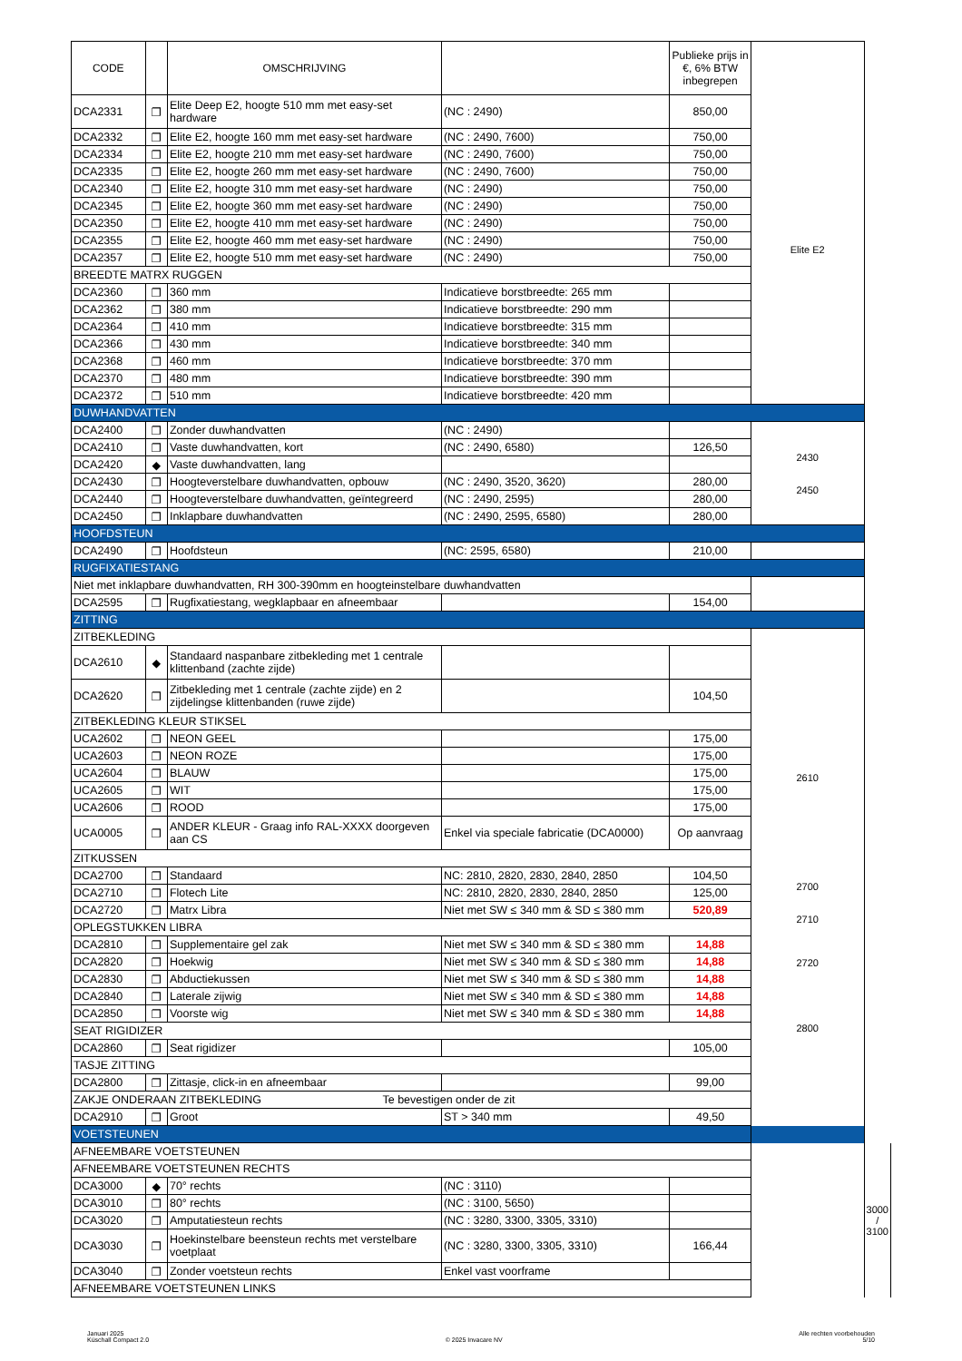| CODE | | OMSCHRIJVING | | Publieke prijs in €, 6% BTW inbegrepen | | |
| --- | --- | --- | --- | --- | --- | --- |
| DCA2331 | ❐ | Elite Deep E2, hoogte 510 mm met easy-set hardware | (NC : 2490) | 850,00 | Elite E2 | |
| DCA2332 | ❐ | Elite E2, hoogte 160 mm met easy-set hardware | (NC : 2490, 7600) | 750,00 | | |
| DCA2334 | ❐ | Elite E2, hoogte 210 mm met easy-set hardware | (NC : 2490, 7600) | 750,00 | | |
| DCA2335 | ❐ | Elite E2, hoogte 260 mm met easy-set hardware | (NC : 2490, 7600) | 750,00 | | |
| DCA2340 | ❐ | Elite E2, hoogte 310 mm met easy-set hardware | (NC : 2490) | 750,00 | | |
| DCA2345 | ❐ | Elite E2, hoogte 360 mm met easy-set hardware | (NC : 2490) | 750,00 | | |
| DCA2350 | ❐ | Elite E2, hoogte 410 mm met easy-set hardware | (NC : 2490) | 750,00 | | |
| DCA2355 | ❐ | Elite E2, hoogte 460 mm met easy-set hardware | (NC : 2490) | 750,00 | | |
| DCA2357 | ❐ | Elite E2, hoogte 510 mm met easy-set hardware | (NC : 2490) | 750,00 | | |
| BREEDTE MATRX RUGGEN | | | | | | |
| DCA2360 | ❐ | 360 mm | Indicatieve borstbreedte: 265 mm | | | |
| DCA2362 | ❐ | 380 mm | Indicatieve borstbreedte: 290 mm | | | |
| DCA2364 | ❐ | 410 mm | Indicatieve borstbreedte: 315 mm | | | |
| DCA2366 | ❐ | 430 mm | Indicatieve borstbreedte: 340 mm | | | |
| DCA2368 | ❐ | 460 mm | Indicatieve borstbreedte: 370 mm | | | |
| DCA2370 | ❐ | 480 mm | Indicatieve borstbreedte: 390 mm | | | |
| DCA2372 | ❐ | 510 mm | Indicatieve borstbreedte: 420 mm | | | |
| DUWHANDVATTEN | | | | | | |
| DCA2400 | ❐ | Zonder duwhandvatten | (NC : 2490) | | 2430 2450 | |
| DCA2410 | ❐ | Vaste duwhandvatten, kort | (NC : 2490, 6580) | 126,50 | | |
| DCA2420 | ◆ | Vaste duwhandvatten, lang | | | | |
| DCA2430 | ❐ | Hoogteverstelbare duwhandvatten, opbouw | (NC : 2490, 3520, 3620) | 280,00 | | |
| DCA2440 | ❐ | Hoogteverstelbare duwhandvatten, geïntegreerd | (NC : 2490, 2595) | 280,00 | | |
| DCA2450 | ❐ | Inklapbare duwhandvatten | (NC : 2490, 2595, 6580) | 280,00 | | |
| HOOFDSTEUN | | | | | | |
| DCA2490 | ❐ | Hoofdsteun | (NC: 2595, 6580) | 210,00 | | |
| RUGFIXATIESTANG | | | | | | |
| Niet met inklapbare duwhandvatten, RH 300-390mm en hoogteinstelbare duwhandvatten | | | | | | |
| DCA2595 | ❐ | Rugfixatiestang, wegklapbaar en afneembaar | | 154,00 | | |
| ZITTING | | | | | | |
| ZITBEKLEDING | | | | | 2610 2700 2710 2720 2800 | |
| DCA2610 | ◆ | Standaard naspanbare zitbekleding met 1 centrale klittenband (zachte zijde) | | | | |
| DCA2620 | ❐ | Zitbekleding met 1 centrale (zachte zijde) en 2 zijdelingse klittenbanden (ruwe zijde) | | 104,50 | | |
| ZITBEKLEDING KLEUR STIKSEL | | | | | | |
| UCA2602 | ❐ | NEON GEEL | | 175,00 | | |
| UCA2603 | ❐ | NEON ROZE | | 175,00 | | |
| UCA2604 | ❐ | BLAUW | | 175,00 | | |
| UCA2605 | ❐ | WIT | | 175,00 | | |
| UCA2606 | ❐ | ROOD | | 175,00 | | |
| UCA0005 | ❐ | ANDER KLEUR - Graag info RAL-XXXX doorgeven aan CS | Enkel via speciale fabricatie (DCA0000) | Op aanvraag | | |
| ZITKUSSEN | | | | | | |
| DCA2700 | ❐ | Standaard | NC: 2810, 2820, 2830, 2840, 2850 | 104,50 | | |
| DCA2710 | ❐ | Flotech Lite | NC: 2810, 2820, 2830, 2840, 2850 | 125,00 | | |
| DCA2720 | ❐ | Matrx Libra | Niet met SW ≤ 340 mm & SD ≤ 380 mm | 520,89 | | |
| OPLEGSTUKKEN LIBRA | | | | | | |
| DCA2810 | ❐ | Supplementaire gel zak | Niet met SW ≤ 340 mm & SD ≤ 380 mm | 14,88 | | |
| DCA2820 | ❐ | Hoekwig | Niet met SW ≤ 340 mm & SD ≤ 380 mm | 14,88 | | |
| DCA2830 | ❐ | Abductiekussen | Niet met SW ≤ 340 mm & SD ≤ 380 mm | 14,88 | | |
| DCA2840 | ❐ | Laterale zijwig | Niet met SW ≤ 340 mm & SD ≤ 380 mm | 14,88 | | |
| DCA2850 | ❐ | Voorste wig | Niet met SW ≤ 340 mm & SD ≤ 380 mm | 14,88 | | |
| SEAT RIGIDIZER | | | | | | |
| DCA2860 | ❐ | Seat rigidizer | | 105,00 | | |
| TASJE ZITTING | | | | | | |
| DCA2800 | ❐ | Zittasje, click-in en afneembaar | | 99,00 | | |
| ZAKJE ONDERAAN ZITBEKLEDING Te bevestigen onder de zit | | | | | | |
| DCA2910 | ❐ | Groot | ST > 340 mm | 49,50 | | |
| VOETSTEUNEN | | | | | | |
| AFNEEMBARE VOETSTEUNEN | | | | | | 3000 / 3100 |
| AFNEEMBARE VOETSTEUNEN RECHTS | | | | | | |
| DCA3000 | ◆ | 70° rechts | (NC : 3110) | | | |
| DCA3010 | ❐ | 80° rechts | (NC : 3100, 5650) | | | |
| DCA3020 | ❐ | Amputatiesteun rechts | (NC : 3280, 3300, 3305, 3310) | | | |
| DCA3030 | ❐ | Hoekinstelbare beensteun rechts met verstelbare voetplaat | (NC : 3280, 3300, 3305, 3310) | 166,44 | | |
| DCA3040 | ❐ | Zonder voetsteun rechts | Enkel vast voorframe | | | |
| AFNEEMBARE VOETSTEUNEN LINKS | | | | | | |
Januari 2025
Küschall Compact 2.0
© 2025 Invacare NV Alle rechten voorbehouden
5/10